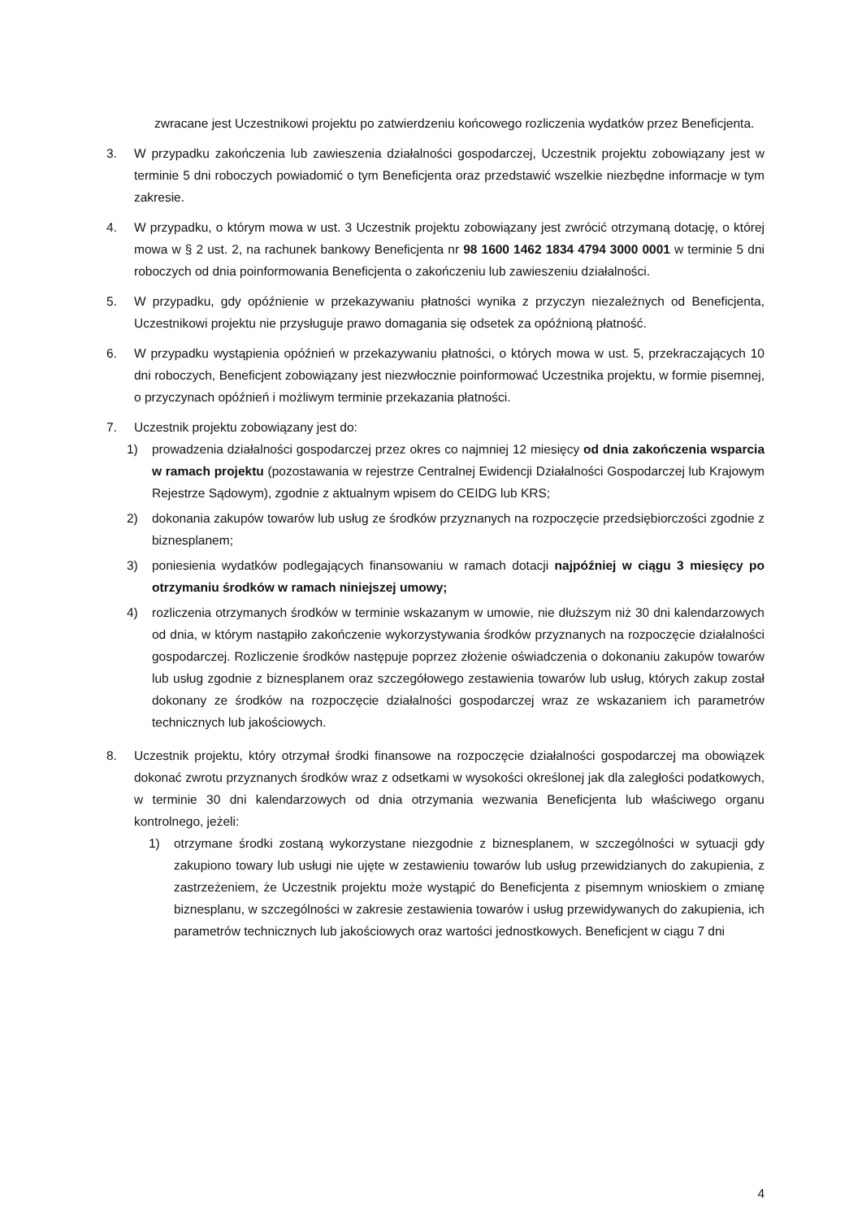zwracane jest Uczestnikowi projektu po zatwierdzeniu końcowego rozliczenia wydatków przez Beneficjenta.
3. W przypadku zakończenia lub zawieszenia działalności gospodarczej, Uczestnik projektu zobowiązany jest w terminie 5 dni roboczych powiadomić o tym Beneficjenta oraz przedstawić wszelkie niezbędne informacje w tym zakresie.
4. W przypadku, o którym mowa w ust. 3 Uczestnik projektu zobowiązany jest zwrócić otrzymaną dotację, o której mowa w § 2 ust. 2, na rachunek bankowy Beneficjenta nr 98 1600 1462 1834 4794 3000 0001 w terminie 5 dni roboczych od dnia poinformowania Beneficjenta o zakończeniu lub zawieszeniu działalności.
5. W przypadku, gdy opóźnienie w przekazywaniu płatności wynika z przyczyn niezależnych od Beneficjenta, Uczestnikowi projektu nie przysługuje prawo domagania się odsetek za opóźnioną płatność.
6. W przypadku wystąpienia opóźnień w przekazywaniu płatności, o których mowa w ust. 5, przekraczających 10 dni roboczych, Beneficjent zobowiązany jest niezwłocznie poinformować Uczestnika projektu, w formie pisemnej, o przyczynach opóźnień i możliwym terminie przekazania płatności.
7. Uczestnik projektu zobowiązany jest do:
1) prowadzenia działalności gospodarczej przez okres co najmniej 12 miesięcy od dnia zakończenia wsparcia w ramach projektu (pozostawania w rejestrze Centralnej Ewidencji Działalności Gospodarczej lub Krajowym Rejestrze Sądowym), zgodnie z aktualnym wpisem do CEIDG lub KRS;
2) dokonania zakupów towarów lub usług ze środków przyznanych na rozpoczęcie przedsiębiorczości zgodnie z biznesplanem;
3) poniesienia wydatków podlegających finansowaniu w ramach dotacji najpóźniej w ciągu 3 miesięcy po otrzymaniu środków w ramach niniejszej umowy;
4) rozliczenia otrzymanych środków w terminie wskazanym w umowie, nie dłuższym niż 30 dni kalendarzowych od dnia, w którym nastąpiło zakończenie wykorzystywania środków przyznanych na rozpoczęcie działalności gospodarczej. Rozliczenie środków następuje poprzez złożenie oświadczenia o dokonaniu zakupów towarów lub usług zgodnie z biznesplanem oraz szczegółowego zestawienia towarów lub usług, których zakup został dokonany ze środków na rozpoczęcie działalności gospodarczej wraz ze wskazaniem ich parametrów technicznych lub jakościowych.
8. Uczestnik projektu, który otrzymał środki finansowe na rozpoczęcie działalności gospodarczej ma obowiązek dokonać zwrotu przyznanych środków wraz z odsetkami w wysokości określonej jak dla zaległości podatkowych, w terminie 30 dni kalendarzowych od dnia otrzymania wezwania Beneficjenta lub właściwego organu kontrolnego, jeżeli:
1) otrzymane środki zostaną wykorzystane niezgodnie z biznesplanem, w szczególności w sytuacji gdy zakupiono towary lub usługi nie ujęte w zestawieniu towarów lub usług przewidzianych do zakupienia, z zastrzeżeniem, że Uczestnik projektu może wystąpić do Beneficjenta z pisemnym wnioskiem o zmianę biznesplanu, w szczególności w zakresie zestawienia towarów i usług przewidywanych do zakupienia, ich parametrów technicznych lub jakościowych oraz wartości jednostkowych. Beneficjent w ciągu 7 dni
4